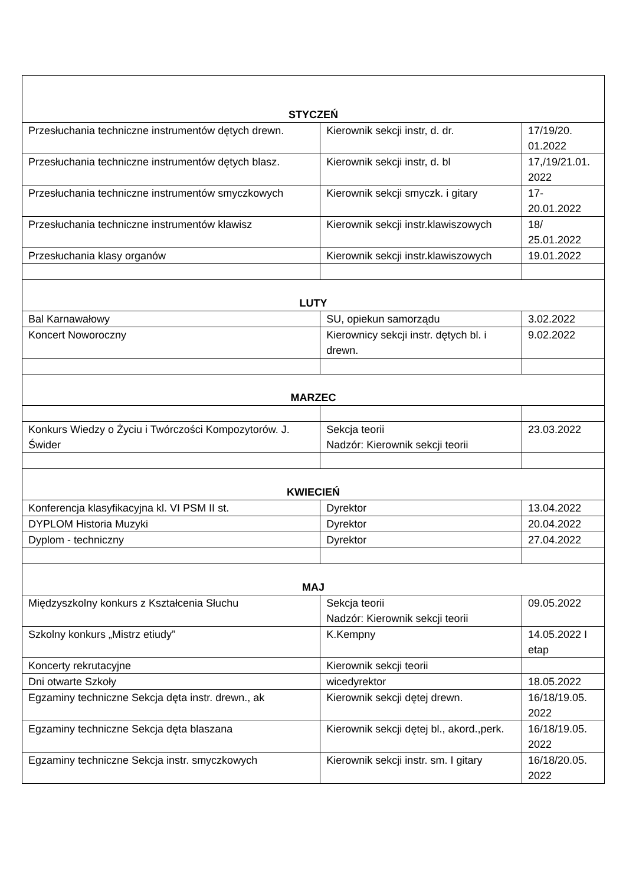| STYCZEŃ | | |
| Przesłuchania techniczne instrumentów dętych drewn. | Kierownik sekcji instr, d. dr. | 17/19/20. 01.2022 |
| Przesłuchania techniczne instrumentów dętych blasz. | Kierownik sekcji instr, d. bl | 17,/19/21.01. 2022 |
| Przesłuchania techniczne instrumentów smyczkowych | Kierownik sekcji smyczk. i gitary | 17- 20.01.2022 |
| Przesłuchania techniczne instrumentów klawisz | Kierownik sekcji instr.klawiszowych | 18/ 25.01.2022 |
| Przesłuchania klasy organów | Kierownik sekcji instr.klawiszowych | 19.01.2022 |
| LUTY | | |
| Bal Karnawałowy | SU, opiekun samorządu | 3.02.2022 |
| Koncert Noworoczny | Kierownicy sekcji instr. dętych bl. i drewn. | 9.02.2022 |
| MARZEC | | |
| Konkurs Wiedzy o Życiu i Twórczości Kompozytorów. J. Świder | Sekcja teorii Nadzór: Kierownik sekcji teorii | 23.03.2022 |
| KWIECIEŃ | | |
| Konferencja klasyfikacyjna kl. VI PSM II st. | Dyrektor | 13.04.2022 |
| DYPLOM Historia Muzyki | Dyrektor | 20.04.2022 |
| Dyplom - techniczny | Dyrektor | 27.04.2022 |
| MAJ | | |
| Międzyszkolny konkurs z Kształcenia Słuchu | Sekcja teorii Nadzór: Kierownik sekcji teorii | 09.05.2022 |
| Szkolny konkurs „Mistrz etiudy” | K.Kempny | 14.05.2022 I etap |
| Koncerty rekrutacyjne | Kierownik sekcji teorii | |
| Dni otwarte Szkoły | wicedyrektor | 18.05.2022 |
| Egzaminy techniczne Sekcja dęta instr. drewn., ak | Kierownik sekcji dętej drewn. | 16/18/19.05. 2022 |
| Egzaminy techniczne Sekcja dęta blaszana | Kierownik sekcji dętej bl., akord.,perk. | 16/18/19.05. 2022 |
| Egzaminy techniczne Sekcja instr. smyczkowych | Kierownik sekcji instr. sm. I gitary | 16/18/20.05. 2022 |